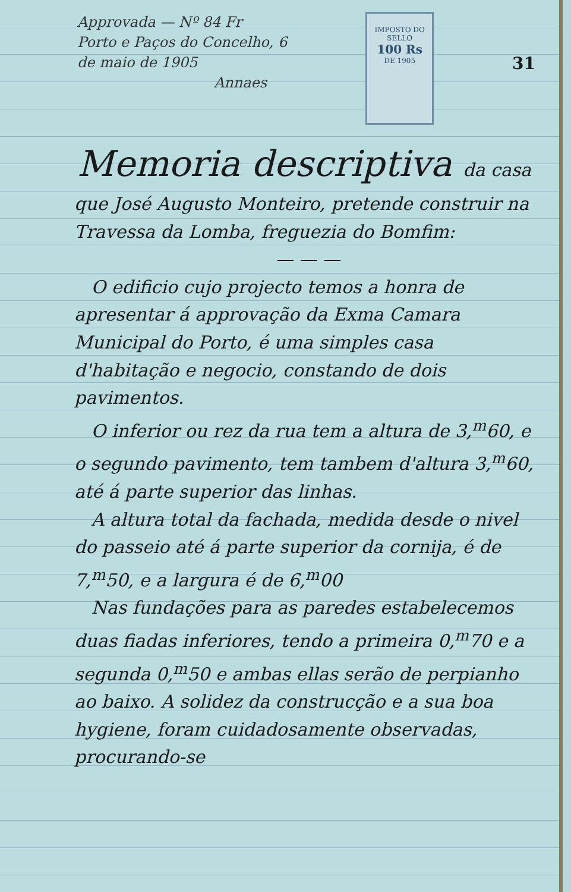Approvada — Nº 84 Fr
Porto e Paços do Concelho, 6
de maio de 1905
Annaes
IMPOSTO DO SELLO
100 Rs
DE 1905
31
Memoria descriptiva da casa
que José Augusto Monteiro, pretende construir na Travessa da Lomba, freguezia do Bomfim:
— — —
O edificio cujo projecto temos a honra de apresentar á approvação da Exma Camara Municipal do Porto, é uma simples casa d'habitação e negocio, constando de dois pavimentos.
O inferior ou rez da rua tem a altura de 3,<sup>m</sup>60, e o segundo pavimento, tem tambem d'altura 3,<sup>m</sup>60, até á parte superior das linhas.
A altura total da fachada, medida desde o nivel do passeio até á parte superior da cornija, é de 7,<sup>m</sup>50, e a largura é de 6,<sup>m</sup>00
Nas fundações para as paredes estabelecemos duas fiadas inferiores, tendo a primeira 0,<sup>m</sup>70 e a segunda 0,<sup>m</sup>50 e ambas ellas serão de perpianho ao baixo. A solidez da construcção e a sua boa hygiene, foram cuidadosamente observadas, procurando-se